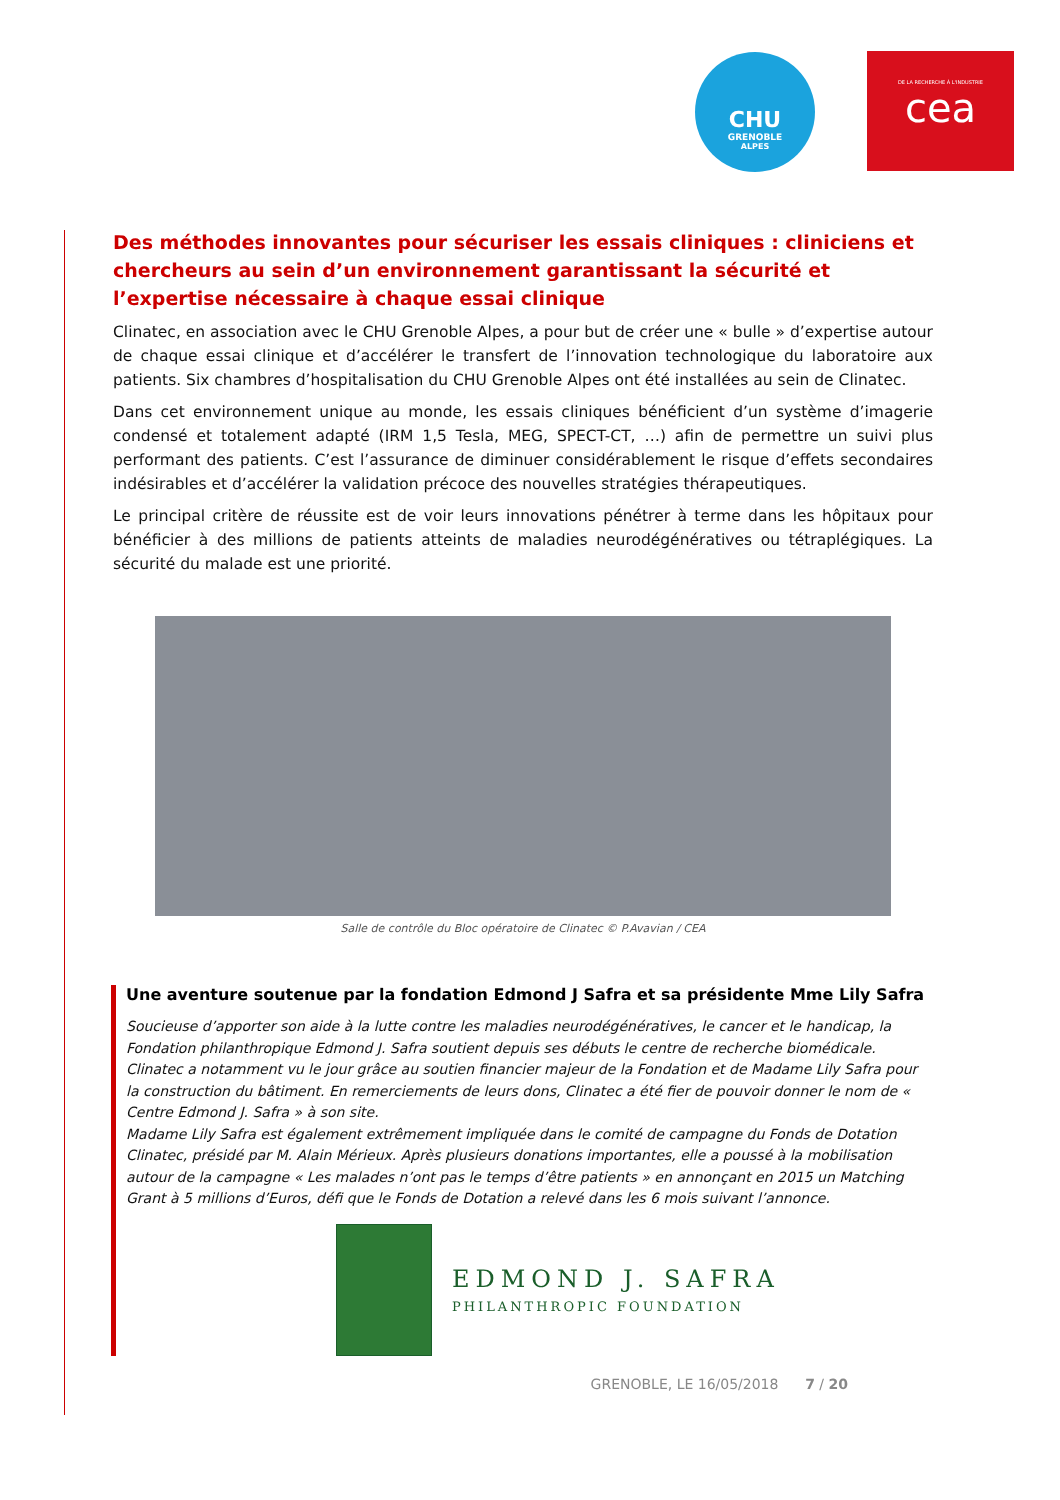CHU
GRENOBLE
ALPES
DE LA RECHERCHE À L'INDUSTRIE
cea
Des méthodes innovantes pour sécuriser les essais cliniques : cliniciens et chercheurs au sein d’un environnement garantissant la sécurité et l’expertise nécessaire à chaque essai clinique
Clinatec, en association avec le CHU Grenoble Alpes, a pour but de créer une « bulle » d’expertise autour de chaque essai clinique et d’accélérer le transfert de l’innovation technologique du laboratoire aux patients. Six chambres d’hospitalisation du CHU Grenoble Alpes ont été installées au sein de Clinatec.
Dans cet environnement unique au monde, les essais cliniques bénéficient d’un système d’imagerie condensé et totalement adapté (IRM 1,5 Tesla, MEG, SPECT-CT, …) afin de permettre un suivi plus performant des patients. C’est l’assurance de diminuer considérablement le risque d’effets secondaires indésirables et d’accélérer la validation précoce des nouvelles stratégies thérapeutiques.
Le principal critère de réussite est de voir leurs innovations pénétrer à terme dans les hôpitaux pour bénéficier à des millions de patients atteints de maladies neurodégénératives ou tétraplégiques. La sécurité du malade est une priorité.
Salle de contrôle du Bloc opératoire de Clinatec © P.Avavian / CEA
Une aventure soutenue par la fondation Edmond J Safra et sa présidente Mme Lily Safra
Soucieuse d’apporter son aide à la lutte contre les maladies neurodégénératives, le cancer et le handicap, la Fondation philanthropique Edmond J. Safra soutient depuis ses débuts le centre de recherche biomédicale. Clinatec a notamment vu le jour grâce au soutien financier majeur de la Fondation et de Madame Lily Safra pour la construction du bâtiment. En remerciements de leurs dons, Clinatec a été fier de pouvoir donner le nom de « Centre Edmond J. Safra » à son site.
Madame Lily Safra est également extrêmement impliquée dans le comité de campagne du Fonds de Dotation Clinatec, présidé par M. Alain Mérieux. Après plusieurs donations importantes, elle a poussé à la mobilisation autour de la campagne « Les malades n’ont pas le temps d’être patients » en annonçant en 2015 un Matching Grant à 5 millions d’Euros, défi que le Fonds de Dotation a relevé dans les 6 mois suivant l’annonce.
EDMOND J. SAFRA
PHILANTHROPIC FOUNDATION
GRENOBLE, LE 16/05/2018 7 / 20